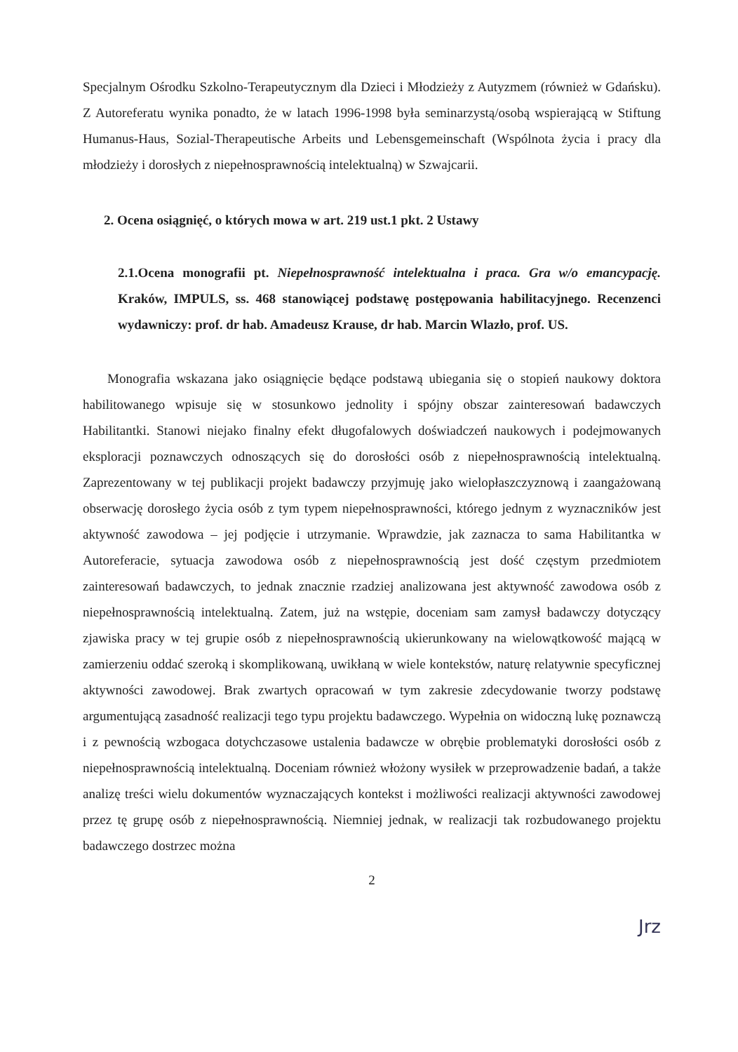Specjalnym Ośrodku Szkolno-Terapeutycznym dla Dzieci i Młodzieży z Autyzmem (również w Gdańsku). Z Autoreferatu wynika ponadto, że w latach 1996-1998 była seminarzystą/osobą wspierającą w Stiftung Humanus-Haus, Sozial-Therapeutische Arbeits und Lebensgemeinschaft (Wspólnota życia i pracy dla młodzieży i dorosłych z niepełnosprawnością intelektualną) w Szwajcarii.
2. Ocena osiągnięć, o których mowa w art. 219 ust.1 pkt. 2 Ustawy
2.1.Ocena monografii pt. Niepełnosprawność intelektualna i praca. Gra w/o emancypację. Kraków, IMPULS, ss. 468 stanowiącej podstawę postępowania habilitacyjnego. Recenzenci wydawniczy: prof. dr hab. Amadeusz Krause, dr hab. Marcin Wlazło, prof. US.
Monografia wskazana jako osiągnięcie będące podstawą ubiegania się o stopień naukowy doktora habilitowanego wpisuje się w stosunkowo jednolity i spójny obszar zainteresowań badawczych Habilitantki. Stanowi niejako finalny efekt długofalowych doświadczeń naukowych i podejmowanych eksploracji poznawczych odnoszących się do dorosłości osób z niepełnosprawnością intelektualną. Zaprezentowany w tej publikacji projekt badawczy przyjmuję jako wielopłaszczyznową i zaangażowaną obserwację dorosłego życia osób z tym typem niepełnosprawności, którego jednym z wyznaczników jest aktywność zawodowa – jej podjęcie i utrzymanie. Wprawdzie, jak zaznacza to sama Habilitantka w Autoreferacie, sytuacja zawodowa osób z niepełnosprawnością jest dość częstym przedmiotem zainteresowań badawczych, to jednak znacznie rzadziej analizowana jest aktywność zawodowa osób z niepełnosprawnością intelektualną. Zatem, już na wstępie, doceniam sam zamysł badawczy dotyczący zjawiska pracy w tej grupie osób z niepełnosprawnością ukierunkowany na wielowątkowość mającą w zamierzeniu oddać szeroką i skomplikowaną, uwikłaną w wiele kontekstów, naturę relatywnie specyficznej aktywności zawodowej. Brak zwartych opracowań w tym zakresie zdecydowanie tworzy podstawę argumentującą zasadność realizacji tego typu projektu badawczego. Wypełnia on widoczną lukę poznawczą i z pewnością wzbogaca dotychczasowe ustalenia badawcze w obrębie problematyki dorosłości osób z niepełnosprawnością intelektualną. Doceniam również włożony wysiłek w przeprowadzenie badań, a także analizę treści wielu dokumentów wyznaczających kontekst i możliwości realizacji aktywności zawodowej przez tę grupę osób z niepełnosprawnością. Niemniej jednak, w realizacji tak rozbudowanego projektu badawczego dostrzec można
2
Jrz